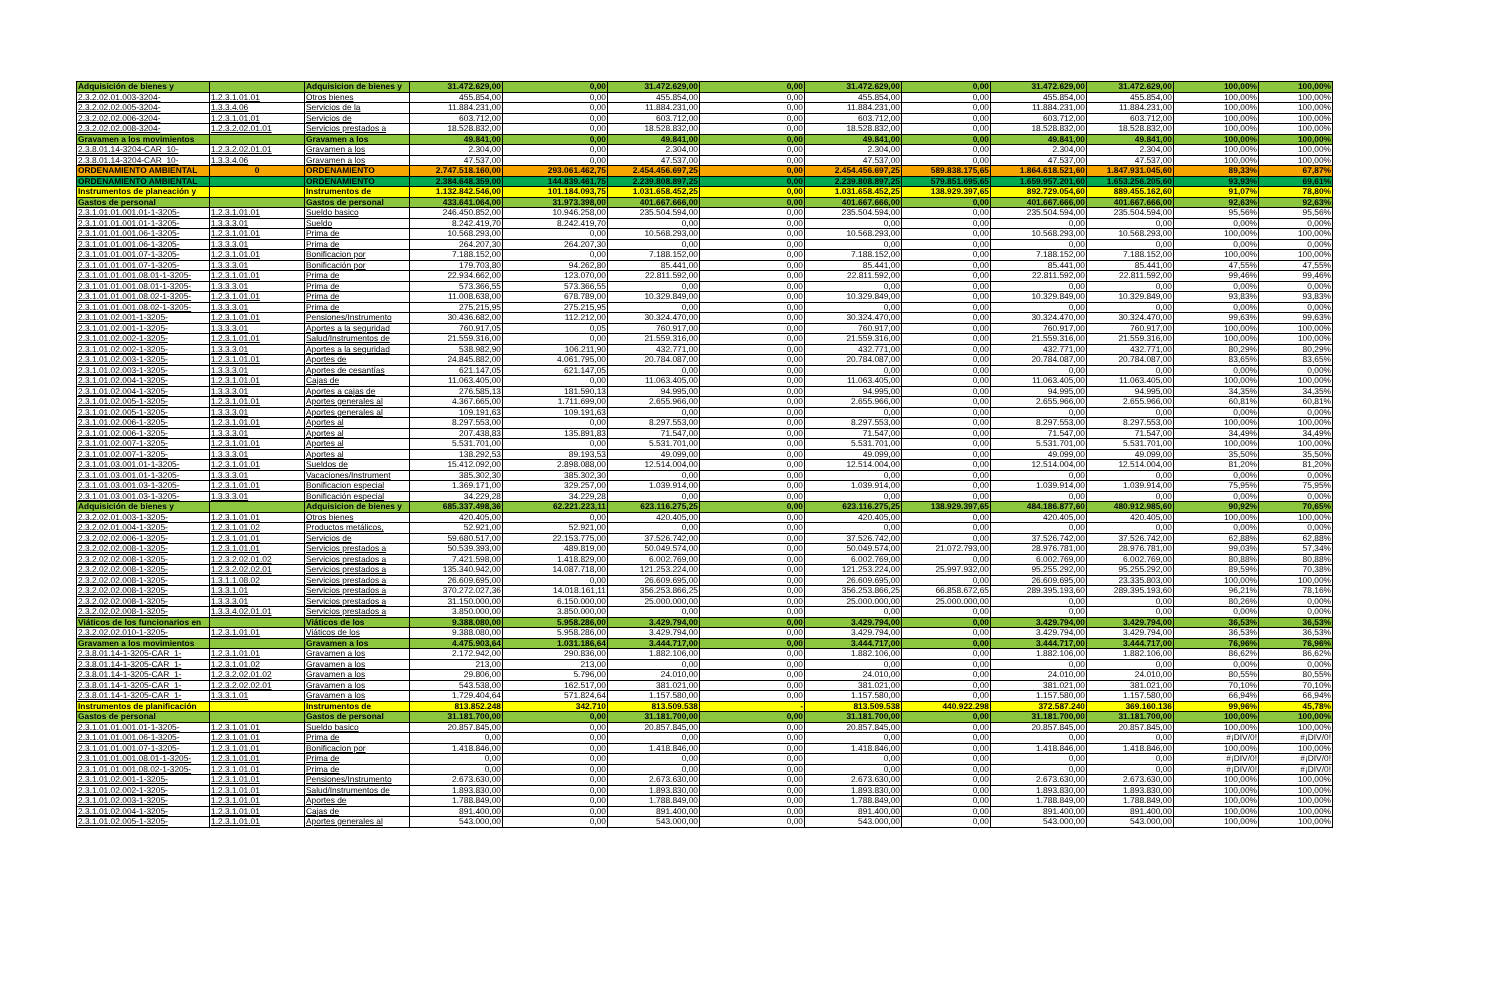| Adquisición de bienes y | | Adquisicion de bienes y | 31.472.629,00 | 0,00 | 31.472.629,00 | 0,00 | 31.472.629,00 | 0,00 | 31.472.629,00 | 31.472.629,00 | 100,00% | 100,00% |
| 2.3.2.02.01.003-3204- | 1.2.3.1.01.01 | Otros bienes | 455.854,00 | 0,00 | 455.854,00 | 0,00 | 455.854,00 | 0,00 | 455.854,00 | 455.854,00 | 100,00% | 100,00% |
| 2.3.2.02.02.005-3204- | 1.3.3.4.06 | Servicios de la | 11.884.231,00 | 0,00 | 11.884.231,00 | 0,00 | 11.884.231,00 | 0,00 | 11.884.231,00 | 11.884.231,00 | 100,00% | 100,00% |
| 2.3.2.02.02.006-3204- | 1.2.3.1.01.01 | Servicios de | 603.712,00 | 0,00 | 603.712,00 | 0,00 | 603.712,00 | 0,00 | 603.712,00 | 603.712,00 | 100,00% | 100,00% |
| 2.3.2.02.02.008-3204- | 1.2.3.2.02.01.01 | Servicios prestados a | 18.528.832,00 | 0,00 | 18.528.832,00 | 0,00 | 18.528.832,00 | 0,00 | 18.528.832,00 | 18.528.832,00 | 100,00% | 100,00% |
| Gravamen a los movimientos | | Gravamen a los | 49.841,00 | 0,00 | 49.841,00 | 0,00 | 49.841,00 | 0,00 | 49.841,00 | 49.841,00 | 100,00% | 100,00% |
| 2.3.8.01.14-3204-CAR_10- | 1.2.3.2.02.01.01 | Gravamen a los | 2.304,00 | 0,00 | 2.304,00 | 0,00 | 2.304,00 | 0,00 | 2.304,00 | 2.304,00 | 100,00% | 100,00% |
| 2.3.8.01.14-3204-CAR_10- | 1.3.3.4.06 | Gravamen a los | 47.537,00 | 0,00 | 47.537,00 | 0,00 | 47.537,00 | 0,00 | 47.537,00 | 47.537,00 | 100,00% | 100,00% |
| ORDENAMIENTO AMBIENTAL | 0 | ORDENAMIENTO | 2.747.518.160,00 | 293.061.462,75 | 2.454.456.697,25 | 0,00 | 2.454.456.697,25 | 589.838.175,65 | 1.864.618.521,60 | 1.847.931.045,60 | 89,33% | 67,87% |
| ORDENAMIENTO AMBIENTAL | | ORDENAMIENTO | 2.384.648.359,00 | 144.839.461,75 | 2.239.808.897,25 | 0,00 | 2.239.808.897,25 | 579.851.695,65 | 1.659.957.201,60 | 1.653.256.205,60 | 93,93% | 69,61% |
| Instrumentos de planeación y | | Instrumentos de | 1.132.842.546,00 | 101.184.093,75 | 1.031.658.452,25 | 0,00 | 1.031.658.452,25 | 138.929.397,65 | 892.729.054,60 | 889.455.162,60 | 91,07% | 78,80% |
| Gastos de personal | | Gastos de personal | 433.641.064,00 | 31.973.398,00 | 401.667.666,00 | 0,00 | 401.667.666,00 | 0,00 | 401.667.666,00 | 401.667.666,00 | 92,63% | 92,63% |
| 2.3.1.01.01.001.01-1-3205- | 1.2.3.1.01.01 | Sueldo basico | 246.450.852,00 | 10.946.258,00 | 235.504.594,00 | 0,00 | 235.504.594,00 | 0,00 | 235.504.594,00 | 235.504.594,00 | 95,56% | 95,56% |
| 2.3.1.01.01.001.01-1-3205- | 1.3.3.3.01 | Sueldo | 8.242.419,70 | 8.242.419,70 | 0,00 | 0,00 | 0,00 | 0,00 | 0,00 | 0,00 | 0,00% | 0,00% |
| 2.3.1.01.01.001.06-1-3205- | 1.2.3.1.01.01 | Prima de | 10.568.293,00 | 0,00 | 10.568.293,00 | 0,00 | 10.568.293,00 | 0,00 | 10.568.293,00 | 10.568.293,00 | 100,00% | 100,00% |
| 2.3.1.01.01.001.06-1-3205- | 1.3.3.3.01 | Prima de | 264.207,30 | 264.207,30 | 0,00 | 0,00 | 0,00 | 0,00 | 0,00 | 0,00 | 0,00% | 0,00% |
| 2.3.1.01.01.001.07-1-3205- | 1.2.3.1.01.01 | Bonificacion por | 7.188.152,00 | 0,00 | 7.188.152,00 | 0,00 | 7.188.152,00 | 0,00 | 7.188.152,00 | 7.188.152,00 | 100,00% | 100,00% |
| 2.3.1.01.01.001.07-1-3205- | 1.3.3.3.01 | Bonificación por | 179.703,80 | 94.262,80 | 85.441,00 | 0,00 | 85.441,00 | 0,00 | 85.441,00 | 85.441,00 | 47,55% | 47,55% |
| 2.3.1.01.01.001.08.01-1-3205- | 1.2.3.1.01.01 | Prima de | 22.934.662,00 | 123.070,00 | 22.811.592,00 | 0,00 | 22.811.592,00 | 0,00 | 22.811.592,00 | 22.811.592,00 | 99,46% | 99,46% |
| 2.3.1.01.01.001.08.01-1-3205- | 1.3.3.3.01 | Prima de | 573.366,55 | 573.366,55 | 0,00 | 0,00 | 0,00 | 0,00 | 0,00 | 0,00 | 0,00% | 0,00% |
| 2.3.1.01.01.001.08.02-1-3205- | 1.2.3.1.01.01 | Prima de | 11.008.638,00 | 678.789,00 | 10.329.849,00 | 0,00 | 10.329.849,00 | 0,00 | 10.329.849,00 | 10.329.849,00 | 93,83% | 93,83% |
| 2.3.1.01.01.001.08.02-1-3205- | 1.3.3.3.01 | Prima de | 275.215,95 | 275.215,95 | 0,00 | 0,00 | 0,00 | 0,00 | 0,00 | 0,00 | 0,00% | 0,00% |
| 2.3.1.01.02.001-1-3205- | 1.2.3.1.01.01 | Pensiones/Instrumento | 30.436.682,00 | 112.212,00 | 30.324.470,00 | 0,00 | 30.324.470,00 | 0,00 | 30.324.470,00 | 30.324.470,00 | 99,63% | 99,63% |
| 2.3.1.01.02.001-1-3205- | 1.3.3.3.01 | Aportes a la seguridad | 760.917,05 | 0,05 | 760.917,00 | 0,00 | 760.917,00 | 0,00 | 760.917,00 | 760.917,00 | 100,00% | 100,00% |
| 2.3.1.01.02.002-1-3205- | 1.2.3.1.01.01 | Salud/Instrumentos de | 21.559.316,00 | 0,00 | 21.559.316,00 | 0,00 | 21.559.316,00 | 0,00 | 21.559.316,00 | 21.559.316,00 | 100,00% | 100,00% |
| 2.3.1.01.02.002-1-3205- | 1.3.3.3.01 | Aportes a la seguridad | 538.982,90 | 106.211,90 | 432.771,00 | 0,00 | 432.771,00 | 0,00 | 432.771,00 | 432.771,00 | 80,29% | 80,29% |
| 2.3.1.01.02.003-1-3205- | 1.2.3.1.01.01 | Aportes de | 24.845.882,00 | 4.061.795,00 | 20.784.087,00 | 0,00 | 20.784.087,00 | 0,00 | 20.784.087,00 | 20.784.087,00 | 83,65% | 83,65% |
| 2.3.1.01.02.003-1-3205- | 1.3.3.3.01 | Aportes de cesantías | 621.147,05 | 621.147,05 | 0,00 | 0,00 | 0,00 | 0,00 | 0,00 | 0,00 | 0,00% | 0,00% |
| 2.3.1.01.02.004-1-3205- | 1.2.3.1.01.01 | Cajas de | 11.063.405,00 | 0,00 | 11.063.405,00 | 0,00 | 11.063.405,00 | 0,00 | 11.063.405,00 | 11.063.405,00 | 100,00% | 100,00% |
| 2.3.1.01.02.004-1-3205- | 1.3.3.3.01 | Aportes a cajas de | 276.585,13 | 181.590,13 | 94.995,00 | 0,00 | 94.995,00 | 0,00 | 94.995,00 | 94.995,00 | 34,35% | 34,35% |
| 2.3.1.01.02.005-1-3205- | 1.2.3.1.01.01 | Aportes generales al | 4.367.665,00 | 1.711.699,00 | 2.655.966,00 | 0,00 | 2.655.966,00 | 0,00 | 2.655.966,00 | 2.655.966,00 | 60,81% | 60,81% |
| 2.3.1.01.02.005-1-3205- | 1.3.3.3.01 | Aportes generales al | 109.191,63 | 109.191,63 | 0,00 | 0,00 | 0,00 | 0,00 | 0,00 | 0,00 | 0,00% | 0,00% |
| 2.3.1.01.02.006-1-3205- | 1.2.3.1.01.01 | Aportes al | 8.297.553,00 | 0,00 | 8.297.553,00 | 0,00 | 8.297.553,00 | 0,00 | 8.297.553,00 | 8.297.553,00 | 100,00% | 100,00% |
| 2.3.1.01.02.006-1-3205- | 1.3.3.3.01 | Aportes al | 207.438,83 | 135.891,83 | 71.547,00 | 0,00 | 71.547,00 | 0,00 | 71.547,00 | 71.547,00 | 34,49% | 34,49% |
| 2.3.1.01.02.007-1-3205- | 1.2.3.1.01.01 | Aportes al | 5.531.701,00 | 0,00 | 5.531.701,00 | 0,00 | 5.531.701,00 | 0,00 | 5.531.701,00 | 5.531.701,00 | 100,00% | 100,00% |
| 2.3.1.01.02.007-1-3205- | 1.3.3.3.01 | Aportes al | 138.292,53 | 89.193,53 | 49.099,00 | 0,00 | 49.099,00 | 0,00 | 49.099,00 | 49.099,00 | 35,50% | 35,50% |
| 2.3.1.01.03.001.01-1-3205- | 1.2.3.1.01.01 | Sueldos de | 15.412.092,00 | 2.898.088,00 | 12.514.004,00 | 0,00 | 12.514.004,00 | 0,00 | 12.514.004,00 | 12.514.004,00 | 81,20% | 81,20% |
| 2.3.1.01.03.001.01-1-3205- | 1.3.3.3.01 | Vacaciones/Instrument | 385.302,30 | 385.302,30 | 0,00 | 0,00 | 0,00 | 0,00 | 0,00 | 0,00 | 0,00% | 0,00% |
| 2.3.1.01.03.001.03-1-3205- | 1.2.3.1.01.01 | Bonificacion especial | 1.369.171,00 | 329.257,00 | 1.039.914,00 | 0,00 | 1.039.914,00 | 0,00 | 1.039.914,00 | 1.039.914,00 | 75,95% | 75,95% |
| 2.3.1.01.03.001.03-1-3205- | 1.3.3.3.01 | Bonificación especial | 34.229,28 | 34.229,28 | 0,00 | 0,00 | 0,00 | 0,00 | 0,00 | 0,00 | 0,00% | 0,00% |
| Adquisición de bienes y | | Adquisicion de bienes y | 685.337.498,36 | 62.221.223,11 | 623.116.275,25 | 0,00 | 623.116.275,25 | 138.929.397,65 | 484.186.877,60 | 480.912.985,60 | 90,92% | 70,65% |
| 2.3.2.02.01.003-1-3205- | 1.2.3.1.01.01 | Otros bienes | 420.405,00 | 0,00 | 420.405,00 | 0,00 | 420.405,00 | 0,00 | 420.405,00 | 420.405,00 | 100,00% | 100,00% |
| 2.3.2.02.01.004-1-3205- | 1.2.3.1.01.02 | Productos metálicos, | 52.921,00 | 52.921,00 | 0,00 | 0,00 | 0,00 | 0,00 | 0,00 | 0,00 | 0,00% | 0,00% |
| 2.3.2.02.02.006-1-3205- | 1.2.3.1.01.01 | Servicios de | 59.680.517,00 | 22.153.775,00 | 37.526.742,00 | 0,00 | 37.526.742,00 | 0,00 | 37.526.742,00 | 37.526.742,00 | 62,88% | 62,88% |
| 2.3.2.02.02.008-1-3205- | 1.2.3.1.01.01 | Servicios prestados a | 50.539.393,00 | 489.819,00 | 50.049.574,00 | 0,00 | 50.049.574,00 | 21.072.793,00 | 28.976.781,00 | 28.976.781,00 | 99,03% | 57,34% |
| 2.3.2.02.02.008-1-3205- | 1.2.3.2.02.01.02 | Servicios prestados a | 7.421.598,00 | 1.418.829,00 | 6.002.769,00 | 0,00 | 6.002.769,00 | 0,00 | 6.002.769,00 | 6.002.769,00 | 80,88% | 80,88% |
| 2.3.2.02.02.008-1-3205- | 1.2.3.2.02.02.01 | Servicios prestados a | 135.340.942,00 | 14.087.718,00 | 121.253.224,00 | 0,00 | 121.253.224,00 | 25.997.932,00 | 95.255.292,00 | 95.255.292,00 | 89,59% | 70,38% |
| 2.3.2.02.02.008-1-3205- | 1.3.1.1.08.02 | Servicios prestados a | 26.609.695,00 | 0,00 | 26.609.695,00 | 0,00 | 26.609.695,00 | 0,00 | 26.609.695,00 | 23.335.803,00 | 100,00% | 100,00% |
| 2.3.2.02.02.008-1-3205- | 1.3.3.1.01 | Servicios prestados a | 370.272.027,36 | 14.018.161,11 | 356.253.866,25 | 0,00 | 356.253.866,25 | 66.858.672,65 | 289.395.193,60 | 289.395.193,60 | 96,21% | 78,16% |
| 2.3.2.02.02.008-1-3205- | 1.3.3.3.01 | Servicios prestados a | 31.150.000,00 | 6.150.000,00 | 25.000.000,00 | 0,00 | 25.000.000,00 | 25.000.000,00 | 0,00 | 0,00 | 80,26% | 0,00% |
| 2.3.2.02.02.008-1-3205- | 1.3.3.4.02.01.01 | Servicios prestados a | 3.850.000,00 | 3.850.000,00 | 0,00 | 0,00 | 0,00 | 0,00 | 0,00 | 0,00 | 0,00% | 0,00% |
| Viáticos de los funcionarios en | | Viáticos de los | 9.388.080,00 | 5.958.286,00 | 3.429.794,00 | 0,00 | 3.429.794,00 | 0,00 | 3.429.794,00 | 3.429.794,00 | 36,53% | 36,53% |
| 2.3.2.02.02.010-1-3205- | 1.2.3.1.01.01 | Viáticos de los | 9.388.080,00 | 5.958.286,00 | 3.429.794,00 | 0,00 | 3.429.794,00 | 0,00 | 3.429.794,00 | 3.429.794,00 | 36,53% | 36,53% |
| Gravamen a los movimientos | | Gravamen a los | 4.475.903,64 | 1.031.186,64 | 3.444.717,00 | 0,00 | 3.444.717,00 | 0,00 | 3.444.717,00 | 3.444.717,00 | 76,96% | 76,96% |
| 2.3.8.01.14-1-3205-CAR_1- | 1.2.3.1.01.01 | Gravamen a los | 2.172.942,00 | 290.836,00 | 1.882.106,00 | 0,00 | 1.882.106,00 | 0,00 | 1.882.106,00 | 1.882.106,00 | 86,62% | 86,62% |
| 2.3.8.01.14-1-3205-CAR_1- | 1.2.3.1.01.02 | Gravamen a los | 213,00 | 213,00 | 0,00 | 0,00 | 0,00 | 0,00 | 0,00 | 0,00 | 0,00% | 0,00% |
| 2.3.8.01.14-1-3205-CAR_1- | 1.2.3.2.02.01.02 | Gravamen a los | 29.806,00 | 5.796,00 | 24.010,00 | 0,00 | 24.010,00 | 0,00 | 24.010,00 | 24.010,00 | 80,55% | 80,55% |
| 2.3.8.01.14-1-3205-CAR_1- | 1.2.3.2.02.02.01 | Gravamen a los | 543.538,00 | 162.517,00 | 381.021,00 | 0,00 | 381.021,00 | 0,00 | 381.021,00 | 381.021,00 | 70,10% | 70,10% |
| 2.3.8.01.14-1-3205-CAR_1- | 1.3.3.1.01 | Gravamen a los | 1.729.404,64 | 571.824,64 | 1.157.580,00 | 0,00 | 1.157.580,00 | 0,00 | 1.157.580,00 | 1.157.580,00 | 66,94% | 66,94% |
| Instrumentos de planificación | | Instrumentos de | 813.852.248 | 342.710 | 813.509.538 | - | 813.509.538 | 440.922.298 | 372.587.240 | 369.160.136 | 99,96% | 45,78% |
| Gastos de personal | | Gastos de personal | 31.181.700,00 | 0,00 | 31.181.700,00 | 0,00 | 31.181.700,00 | 0,00 | 31.181.700,00 | 31.181.700,00 | 100,00% | 100,00% |
| 2.3.1.01.01.001.01-1-3205- | 1.2.3.1.01.01 | Sueldo basico | 20.857.845,00 | 0,00 | 20.857.845,00 | 0,00 | 20.857.845,00 | 0,00 | 20.857.845,00 | 20.857.845,00 | 100,00% | 100,00% |
| 2.3.1.01.01.001.06-1-3205- | 1.2.3.1.01.01 | Prima de | 0,00 | 0,00 | 0,00 | 0,00 | 0,00 | 0,00 | 0,00 | 0,00 | #¡DIV/0! | #¡DIV/0! |
| 2.3.1.01.01.001.07-1-3205- | 1.2.3.1.01.01 | Bonificacion por | 1.418.846,00 | 0,00 | 1.418.846,00 | 0,00 | 1.418.846,00 | 0,00 | 1.418.846,00 | 1.418.846,00 | 100,00% | 100,00% |
| 2.3.1.01.01.001.08.01-1-3205- | 1.2.3.1.01.01 | Prima de | 0,00 | 0,00 | 0,00 | 0,00 | 0,00 | 0,00 | 0,00 | 0,00 | #¡DIV/0! | #¡DIV/0! |
| 2.3.1.01.01.001.08.02-1-3205- | 1.2.3.1.01.01 | Prima de | 0,00 | 0,00 | 0,00 | 0,00 | 0,00 | 0,00 | 0,00 | 0,00 | #¡DIV/0! | #¡DIV/0! |
| 2.3.1.01.02.001-1-3205- | 1.2.3.1.01.01 | Pensiones/Instrumento | 2.673.630,00 | 0,00 | 2.673.630,00 | 0,00 | 2.673.630,00 | 0,00 | 2.673.630,00 | 2.673.630,00 | 100,00% | 100,00% |
| 2.3.1.01.02.002-1-3205- | 1.2.3.1.01.01 | Salud/Instrumentos de | 1.893.830,00 | 0,00 | 1.893.830,00 | 0,00 | 1.893.830,00 | 0,00 | 1.893.830,00 | 1.893.830,00 | 100,00% | 100,00% |
| 2.3.1.01.02.003-1-3205- | 1.2.3.1.01.01 | Aportes de | 1.788.849,00 | 0,00 | 1.788.849,00 | 0,00 | 1.788.849,00 | 0,00 | 1.788.849,00 | 1.788.849,00 | 100,00% | 100,00% |
| 2.3.1.01.02.004-1-3205- | 1.2.3.1.01.01 | Cajas de | 891.400,00 | 0,00 | 891.400,00 | 0,00 | 891.400,00 | 0,00 | 891.400,00 | 891.400,00 | 100,00% | 100,00% |
| 2.3.1.01.02.005-1-3205- | 1.2.3.1.01.01 | Aportes generales al | 543.000,00 | 0,00 | 543.000,00 | 0,00 | 543.000,00 | 0,00 | 543.000,00 | 543.000,00 | 100,00% | 100,00% |